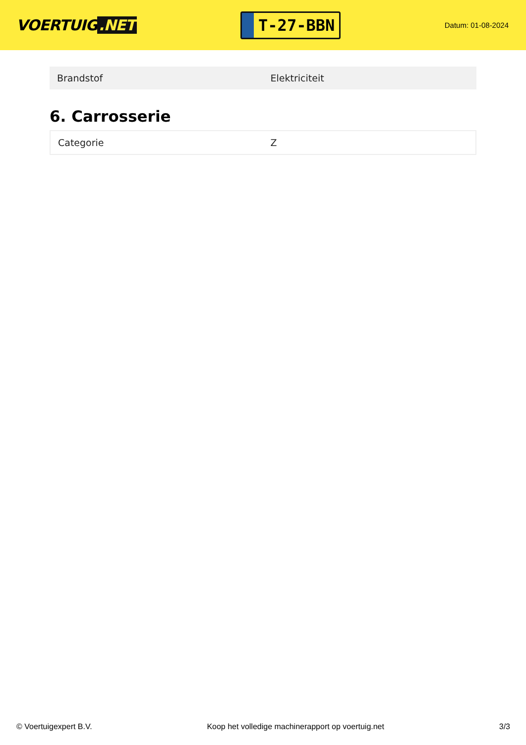VOERTUIG.NET
T-27-BBN
Datum: 01-08-2024
| Brandstof | Elektriciteit |
6. Carrosserie
| Categorie | Z |
© Voertuigexpert B.V. Koop het volledige machinerapport op voertuig.net 3/3